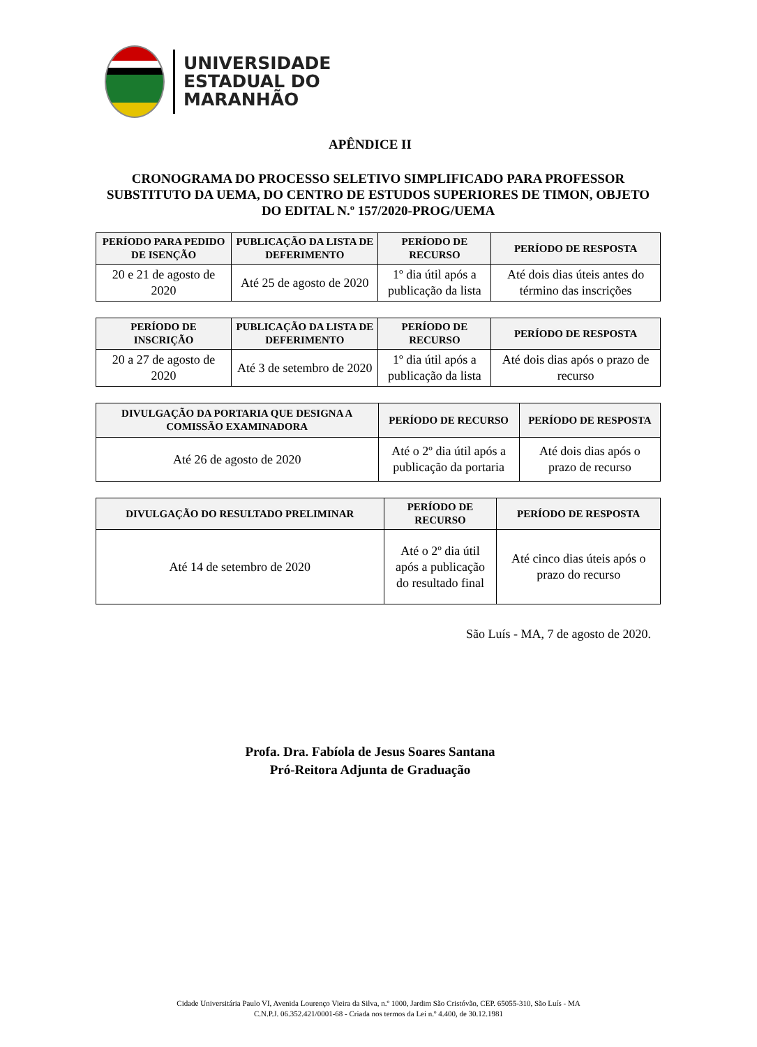UNIVERSIDADE
ESTADUAL DO
MARANHÃO
APÊNDICE II
CRONOGRAMA DO PROCESSO SELETIVO SIMPLIFICADO PARA PROFESSOR SUBSTITUTO DA UEMA, DO CENTRO DE ESTUDOS SUPERIORES DE TIMON, OBJETO DO EDITAL N.º 157/2020-PROG/UEMA
| PERÍODO PARA PEDIDO DE ISENÇÃO | PUBLICAÇÃO DA LISTA DE DEFERIMENTO | PERÍODO DE RECURSO | PERÍODO DE RESPOSTA |
| --- | --- | --- | --- |
| 20 e 21 de agosto de 2020 | Até 25 de agosto de 2020 | 1º dia útil após a publicação da lista | Até dois dias úteis antes do término das inscrições |
| PERÍODO DE INSCRIÇÃO | PUBLICAÇÃO DA LISTA DE DEFERIMENTO | PERÍODO DE RECURSO | PERÍODO DE RESPOSTA |
| --- | --- | --- | --- |
| 20 a 27 de agosto de 2020 | Até 3 de setembro de 2020 | 1º dia útil após a publicação da lista | Até dois dias após o prazo de recurso |
| DIVULGAÇÃO DA PORTARIA QUE DESIGNA A COMISSÃO EXAMINADORA | PERÍODO DE RECURSO | PERÍODO DE RESPOSTA |
| --- | --- | --- |
| Até 26 de agosto de 2020 | Até o 2º dia útil após a publicação da portaria | Até dois dias após o prazo de recurso |
| DIVULGAÇÃO DO RESULTADO PRELIMINAR | PERÍODO DE RECURSO | PERÍODO DE RESPOSTA |
| --- | --- | --- |
| Até 14 de setembro de 2020 | Até o 2º dia útil após a publicação do resultado final | Até cinco dias úteis após o prazo do recurso |
São Luís - MA, 7 de agosto de 2020.
Profa. Dra. Fabíola de Jesus Soares Santana
Pró-Reitora Adjunta de Graduação
Cidade Universitária Paulo VI, Avenida Lourenço Vieira da Silva, n.º 1000, Jardim São Cristóvão, CEP. 65055-310, São Luís - MA
C.N.P.J. 06.352.421/0001-68 - Criada nos termos da Lei n.º 4.400, de 30.12.1981